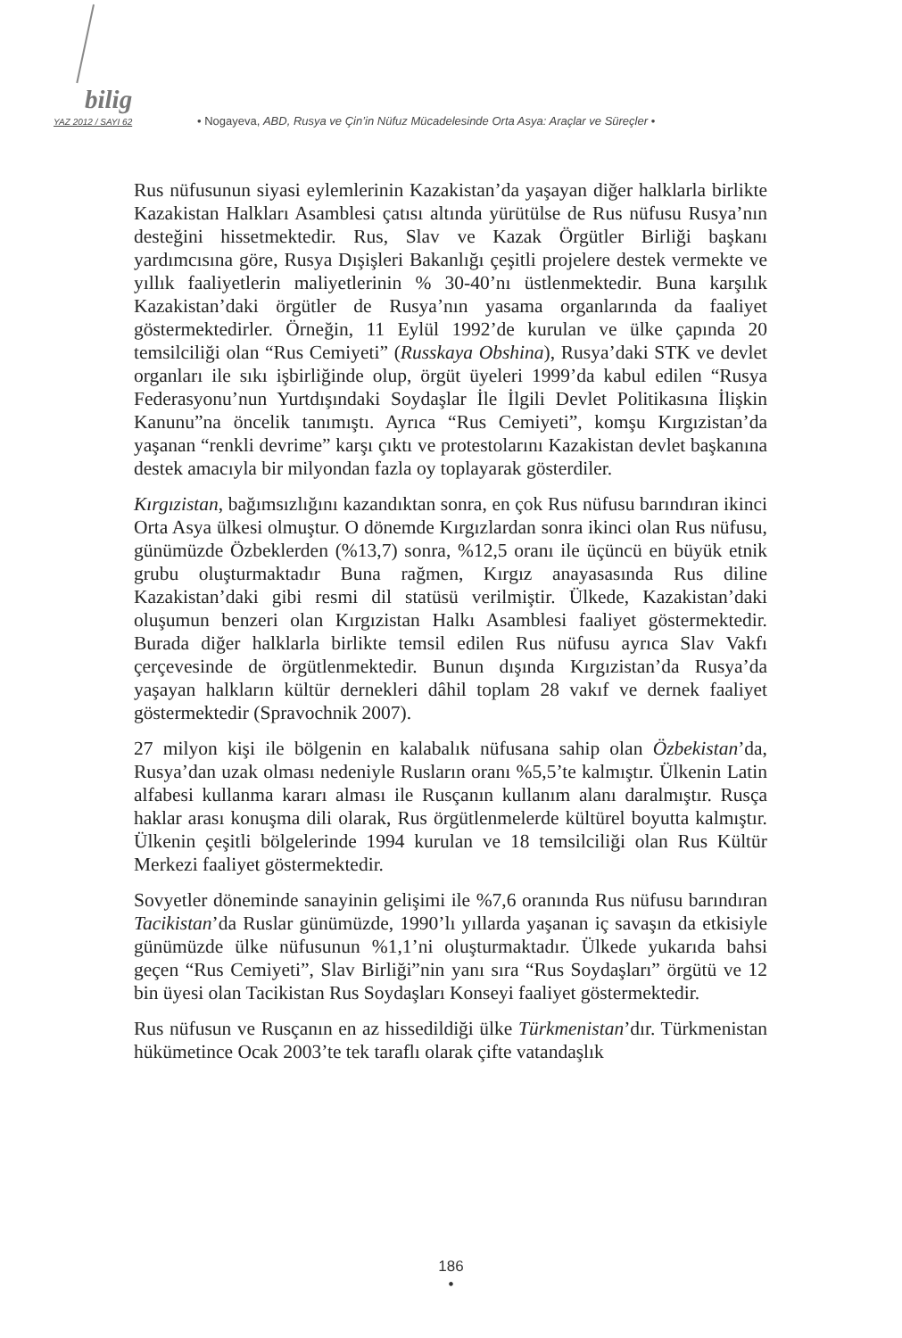bilig
YAZ 2012 / SAYI 62 • Nogayeva, ABD, Rusya ve Çin’in Nüfuz Mücadelesinde Orta Asya: Araçlar ve Süreçler •
Rus nüfusunun siyasi eylemlerinin Kazakistan’da yaşayan diğer halklarla birlikte Kazakistan Halkları Asamblesi çatısı altında yürütülse de Rus nüfusu Rusya’nın desteğini hissetmektedir. Rus, Slav ve Kazak Örgütler Birliği başkanı yardımcısına göre, Rusya Dışişleri Bakanlığı çeşitli projelere destek vermekte ve yıllık faaliyetlerin maliyetlerinin % 30-40’nı üstlenmektedir. Buna karşılık Kazakistan’daki örgütler de Rusya’nın yasama organlarında da faaliyet göstermektedirler. Örneğin, 11 Eylül 1992’de kurulan ve ülke çapında 20 temsilciliği olan “Rus Cemiyeti” (Russkaya Obshina), Rusya’daki STK ve devlet organları ile sıkı işbirliğinde olup, örgüt üyeleri 1999’da kabul edilen “Rusya Federasyonu’nun Yurtdışındaki Soydaşlar İle İlgili Devlet Politikasına İlişkin Kanunu”na öncelik tanımıştı. Ayrıca “Rus Cemiyeti”, komşu Kırgızistan’da yaşanan “renkli devrime” karşı çıktı ve protestolarını Kazakistan devlet başkanına destek amacıyla bir milyondan fazla oy toplayarak gösterdiler.
Kırgızistan, bağımsızlığını kazandıktan sonra, en çok Rus nüfusu barındıran ikinci Orta Asya ülkesi olmuştur. O dönemde Kırgızlardan sonra ikinci olan Rus nüfusu, günümüzde Özbeklerden (%13,7) sonra, %12,5 oranı ile üçüncü en büyük etnik grubu oluşturmaktadır Buna rağmen, Kırgız anayasasında Rus diline Kazakistan’daki gibi resmi dil statüsü verilmiştir. Ülkede, Kazakistan’daki oluşumun benzeri olan Kırgızistan Halkı Asamblesi faaliyet göstermektedir. Burada diğer halklarla birlikte temsil edilen Rus nüfusu ayrıca Slav Vakfı çerçevesinde de örgütlenmektedir. Bunun dışında Kırgızistan’da Rusya’da yaşayan halkların kültür dernekleri dâhil toplam 28 vakıf ve dernek faaliyet göstermektedir (Spravochnik 2007).
27 milyon kişi ile bölgenin en kalabalık nüfusana sahip olan Özbekistan’da, Rusya’dan uzak olması nedeniyle Rusların oranı %5,5’te kalmıştır. Ülkenin Latin alfabesi kullanma kararı alması ile Rusçanın kullanım alanı daralmıştır. Rusça haklar arası konuşma dili olarak, Rus örgütlenmelerde kültürel boyutta kalmıştır. Ülkenin çeşitli bölgelerinde 1994 kurulan ve 18 temsilciliği olan Rus Kültür Merkezi faaliyet göstermektedir.
Sovyetler döneminde sanayinin gelişimi ile %7,6 oranında Rus nüfusu barındıran Tacikistan’da Ruslar günümüzde, 1990’lı yıllarda yaşanan iç savaşın da etkisiyle günümüzde ülke nüfusunun %1,1’ni oluşturmaktadır. Ülkede yukarıda bahsi geçen “Rus Cemiyeti”, Slav Birliği”nin yanı sıra “Rus Soydaşları” örgütü ve 12 bin üyesi olan Tacikistan Rus Soydaşları Konseyi faaliyet göstermektedir.
Rus nüfusun ve Rusçanın en az hissedildiği ülke Türkmenistan’dır. Türkmenistan hükümetince Ocak 2003’te tek taraflı olarak çifte vatandaşlık
186
•